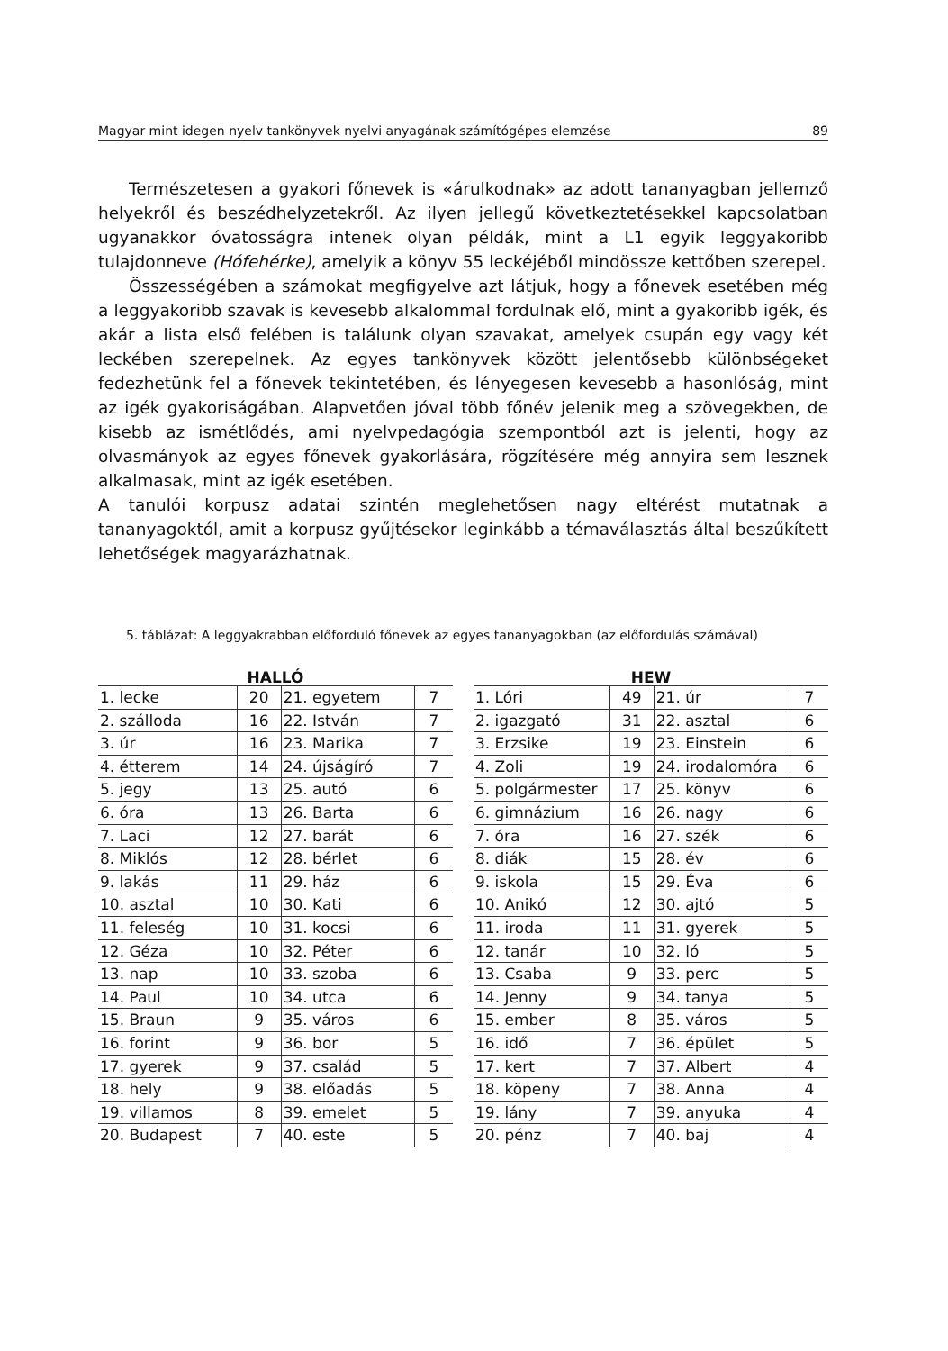Magyar mint idegen nyelv tankönyvek nyelvi anyagának számítógépes elemzése 89
Természetesen a gyakori főnevek is «árulkodnak» az adott tananyagban jellemző helyekről és beszédhelyzetekről. Az ilyen jellegű következtetésekkel kapcsolatban ugyanakkor óvatosságra intenek olyan példák, mint a L1 egyik leggyakoribb tulajdonneve (Hófehérke), amelyik a könyv 55 leckéjéből mindössze kettőben szerepel.
Összességében a számokat megfigyelve azt látjuk, hogy a főnevek esetében még a leggyakoribb szavak is kevesebb alkalommal fordulnak elő, mint a gyakoribb igék, és akár a lista első felében is találunk olyan szavakat, amelyek csupán egy vagy két leckében szerepelnek. Az egyes tankönyvek között jelentősebb különbségeket fedezhetünk fel a főnevek tekintetében, és lényegesen kevesebb a hasonlóság, mint az igék gyakoriságában. Alapvetően jóval több főnév jelenik meg a szövegekben, de kisebb az ismétlődés, ami nyelvpedagógia szempontból azt is jelenti, hogy az olvasmányok az egyes főnevek gyakorlására, rögzítésére még annyira sem lesznek alkalmasak, mint az igék esetében.
A tanulói korpusz adatai szintén meglehetősen nagy eltérést mutatnak a tananyagoktól, amit a korpusz gyűjtésekor leginkább a témaválasztás által beszűkített lehetőségek magyarázhatnak.
5. táblázat: A leggyakrabban előforduló főnevek az egyes tananyagokban (az előfordulás számával)
| HALLÓ | | | |
| --- | --- | --- | --- |
| 1. lecke | 20 | 21. egyetem | 7 |
| 2. szálloda | 16 | 22. István | 7 |
| 3. úr | 16 | 23. Marika | 7 |
| 4. étterem | 14 | 24. újságíró | 7 |
| 5. jegy | 13 | 25. autó | 6 |
| 6. óra | 13 | 26. Barta | 6 |
| 7. Laci | 12 | 27. barát | 6 |
| 8. Miklós | 12 | 28. bérlet | 6 |
| 9. lakás | 11 | 29. ház | 6 |
| 10. asztal | 10 | 30. Kati | 6 |
| 11. feleség | 10 | 31. kocsi | 6 |
| 12. Géza | 10 | 32. Péter | 6 |
| 13. nap | 10 | 33. szoba | 6 |
| 14. Paul | 10 | 34. utca | 6 |
| 15. Braun | 9 | 35. város | 6 |
| 16. forint | 9 | 36. bor | 5 |
| 17. gyerek | 9 | 37. család | 5 |
| 18. hely | 9 | 38. előadás | 5 |
| 19. villamos | 8 | 39. emelet | 5 |
| 20. Budapest | 7 | 40. este | 5 |
| HEW | | | |
| --- | --- | --- | --- |
| 1. Lóri | 49 | 21. úr | 7 |
| 2. igazgató | 31 | 22. asztal | 6 |
| 3. Erzsike | 19 | 23. Einstein | 6 |
| 4. Zoli | 19 | 24. irodalomóra | 6 |
| 5. polgármester | 17 | 25. könyv | 6 |
| 6. gimnázium | 16 | 26. nagy | 6 |
| 7. óra | 16 | 27. szék | 6 |
| 8. diák | 15 | 28. év | 6 |
| 9. iskola | 15 | 29. Éva | 6 |
| 10. Anikó | 12 | 30. ajtó | 5 |
| 11. iroda | 11 | 31. gyerek | 5 |
| 12. tanár | 10 | 32. ló | 5 |
| 13. Csaba | 9 | 33. perc | 5 |
| 14. Jenny | 9 | 34. tanya | 5 |
| 15. ember | 8 | 35. város | 5 |
| 16. idő | 7 | 36. épület | 5 |
| 17. kert | 7 | 37. Albert | 4 |
| 18. köpeny | 7 | 38. Anna | 4 |
| 19. lány | 7 | 39. anyuka | 4 |
| 20. pénz | 7 | 40. baj | 4 |